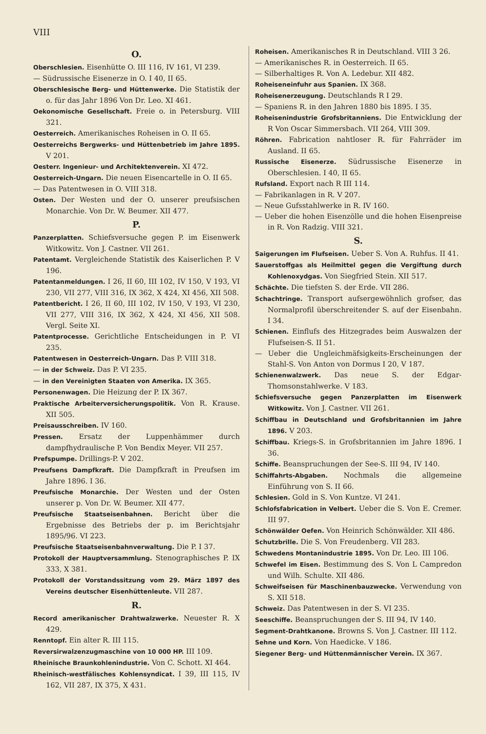VIII
O.
Oberschlesien. Eisenhütte O. III 116, IV 161, VI 239.
— Südrussische Eisenerze in O. I 40, II 65.
Oberschlesische Berg- und Hüttenwerke. Die Statistik der o. für das Jahr 1896 Von Dr. Leo. XI 461.
Oekonomische Gesellschaft. Freie o. in Petersburg. VIII 321.
Oesterreich. Amerikanisches Roheisen in O. II 65.
Oesterreichs Bergwerks- und Hüttenbetrieb im Jahre 1895. V 201.
Oesterr. Ingenieur- und Architektenverein. XI 472.
Oesterreich-Ungarn. Die neuen Eisencartelle in O. II 65.
— Das Patentwesen in O. VIII 318.
Osten. Der Westen und der O. unserer preufsischen Monarchie. Von Dr. W. Beumer. XII 477.
P.
Panzerplatten. Schiefsversuche gegen P. im Eisenwerk Witkowitz. Von J. Castner. VII 261.
Patentamt. Vergleichende Statistik des Kaiserlichen P. V 196.
Patentanmeldungen. I 26, II 60, III 102, IV 150, V 193, VI 230, VII 277, VIII 316, IX 362, X 424, XI 456, XII 508.
Patentbericht. I 26, II 60, III 102, IV 150, V 193, VI 230, VII 277, VIII 316, IX 362, X 424, XI 456, XII 508. Vergl. Seite XI.
Patentprocesse. Gerichtliche Entscheidungen in P. VI 235.
Patentwesen in Oesterreich-Ungarn. Das P. VIII 318.
— in der Schweiz. Das P. VI 235.
— in den Vereinigten Staaten von Amerika. IX 365.
Personenwagen. Die Heizung der P. IX 367.
Praktische Arbeiterversicherungspolitik. Von R. Krause. XII 505.
Preisausschreiben. IV 160.
Pressen. Ersatz der Luppenhämmer durch dampfhydraulische P. Von Bendix Meyer. VII 257.
Prefspumpe. Drillings-P. V 202.
Preufsens Dampfkraft. Die Dampfkraft in Preufsen im Jahre 1896. I 36.
Preufsische Monarchie. Der Westen und der Osten unserer p. Von Dr. W. Beumer. XII 477.
Preufsische Staatseisenbahnen. Bericht über die Ergebnisse des Betriebs der p. im Berichtsjahr 1895/96. VI 223.
Preufsische Staatseisenbahnverwaltung. Die P. I 37.
Protokoll der Hauptversammlung. Stenographisches P. IX 333, X 381.
Protokoll der Vorstandssitzung vom 29. März 1897 des Vereins deutscher Eisenhüttenleute. VII 287.
R.
Record amerikanischer Drahtwalzwerke. Neuester R. X 429.
Renntopf. Ein alter R. III 115.
Reversirwalzenzugmaschine von 10 000 HP. III 109.
Rheinische Braunkohlenindustrie. Von C. Schott. XI 464.
Rheinisch-westfälisches Kohlensyndicat. I 39, III 115, IV 162, VII 287, IX 375, X 431.
Roheisen. Amerikanisches R in Deutschland. VIII 3 26.
— Amerikanisches R. in Oesterreich. II 65.
— Silberhaltiges R. Von A. Ledebur. XII 482.
Roheiseneinfuhr aus Spanien. IX 368.
Roheisenerzeugung. Deutschlands R I 29.
— Spaniens R. in den Jahren 1880 bis 1895. I 35.
Roheisenindustrie Grofsbritanniens. Die Entwicklung der R Von Oscar Simmersbach. VII 264, VIII 309.
Röhren. Fabrication nahtloser R. für Fahrräder im Ausland. II 65.
Russische Eisenerze. Südrussische Eisenerze in Oberschlesien. I 40, II 65.
Rufsland. Export nach R III 114.
— Fabrikanlagen in R. V 207.
— Neue Gufsstahlwerke in R. IV 160.
— Ueber die hohen Eisenzölle und die hohen Eisenpreise in R. Von Radzig. VIII 321.
S.
Saigerungen im Flufseisen. Ueber S. Von A. Ruhfus. II 41.
Sauerstoffgas als Heilmittel gegen die Vergiftung durch Kohlenoxydgas. Von Siegfried Stein. XII 517.
Schächte. Die tiefsten S. der Erde. VII 286.
Schachtringe. Transport aufsergewöhnlich grofser, das Normalprofil überschreitender S. auf der Eisenbahn. I 34.
Schienen. Einflufs des Hitzegrades beim Auswalzen der Flufseisen-S. II 51.
— Ueber die Ungleichmäfsigkeits-Erscheinungen der Stahl-S. Von Anton von Dormus I 20, V 187.
Schienenwalzwerk. Das neue S. der Edgar-Thomsonstahlwerke. V 183.
Schiefsversuche gegen Panzerplatten im Eisenwerk Witkowitz. Von J. Castner. VII 261.
Schiffbau in Deutschland und Grofsbritannien im Jahre 1896. V 203.
Schiffbau. Kriegs-S. in Grofsbritannien im Jahre 1896. I 36.
Schiffe. Beanspruchungen der See-S. III 94, IV 140.
Schiffahrts-Abgaben. Nochmals die allgemeine Einführung von S. II 66.
Schlesien. Gold in S. Von Kuntze. VI 241.
Schlofsfabrication in Velbert. Ueber die S. Von E. Cremer. III 97.
Schönwälder Oefen. Von Heinrich Schönwälder. XII 486.
Schutzbrille. Die S. Von Freudenberg. VII 283.
Schwedens Montanindustrie 1895. Von Dr. Leo. III 106.
Schwefel im Eisen. Bestimmung des S. Von L Campredon und Wilh. Schulte. XII 486.
Schweifseisen für Maschinenbauzwecke. Verwendung von S. XII 518.
Schweiz. Das Patentwesen in der S. VI 235.
Seeschiffe. Beanspruchungen der S. III 94, IV 140.
Segment-Drahtkanone. Browns S. Von J. Castner. III 112.
Sehne und Korn. Von Haedicke. V 186.
Siegener Berg- und Hüttenmännischer Verein. IX 367.